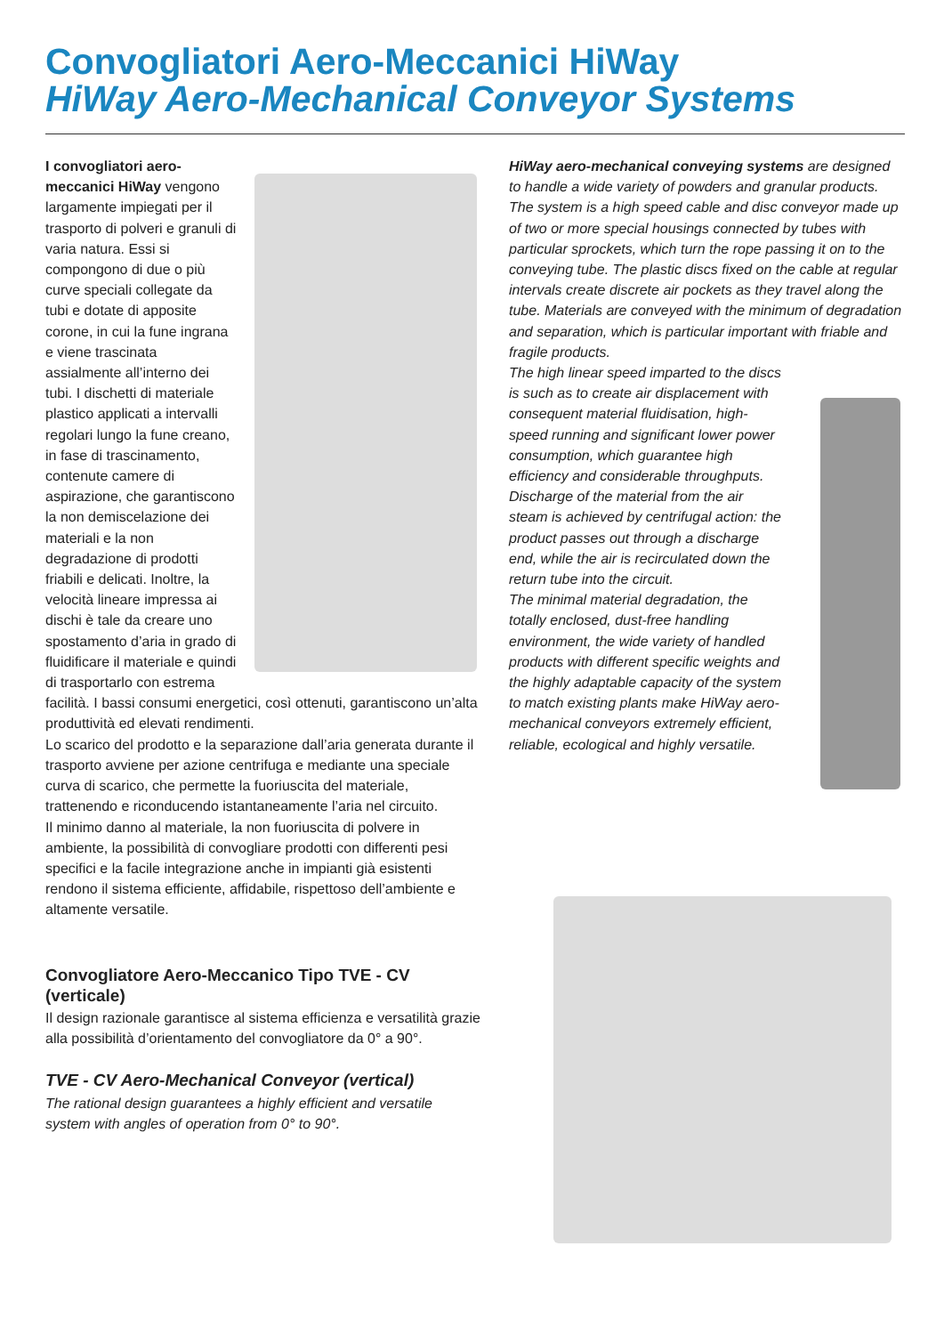Convogliatori Aero-Meccanici HiWay
HiWay Aero-Mechanical Conveyor Systems
I convogliatori aero-meccanici HiWay vengono largamente impiegati per il trasporto di polveri e granuli di varia natura. Essi si compongono di due o più curve speciali collegate da tubi e dotate di apposite corone, in cui la fune ingrana e viene trascinata assialmente all’interno dei tubi. I dischetti di materiale plastico applicati a intervalli regolari lungo la fune creano, in fase di trascinamento, contenute camere di aspirazione, che garantiscono la non demiscelazione dei materiali e la non degradazione di prodotti friabili e delicati. Inoltre, la velocità lineare impressa ai dischi è tale da creare uno spostamento d’aria in grado di fluidificare il materiale e quindi di trasportarlo con estrema
facilità. I bassi consumi energetici, così ottenuti, garantiscono un’alta produttività ed elevati rendimenti.
Lo scarico del prodotto e la separazione dall’aria generata durante il trasporto avviene per azione centrifuga e mediante una speciale curva di scarico, che permette la fuoriuscita del materiale, trattenendo e riconducendo istantaneamente l’aria nel circuito.
Il minimo danno al materiale, la non fuoriuscita di polvere in ambiente, la possibilità di convogliare prodotti con differenti pesi specifici e la facile integrazione anche in impianti già esistenti rendono il sistema efficiente, affidabile, rispettoso dell’ambiente e altamente versatile.
Convogliatore Aero-Meccanico Tipo TVE - CV (verticale)
Il design razionale garantisce al sistema efficienza e versatilità grazie alla possibilità d’orientamento del convogliatore da 0° a 90°.
TVE - CV Aero-Mechanical Conveyor (vertical)
The rational design guarantees a highly efficient and versatile system with angles of operation from 0° to 90°.
HiWay aero-mechanical conveying systems are designed to handle a wide variety of powders and granular products. The system is a high speed cable and disc conveyor made up of two or more special housings connected by tubes with particular sprockets, which turn the rope passing it on to the conveying tube. The plastic discs fixed on the cable at regular intervals create discrete air pockets as they travel along the tube. Materials are conveyed with the minimum of degradation and separation, which is particular important with friable and fragile products.
The high linear speed imparted to the discs is such as to create air displacement with consequent material fluidisation, high-speed running and significant lower power consumption, which guarantee high efficiency and considerable throughputs. Discharge of the material from the air steam is achieved by centrifugal action: the product passes out through a discharge end, while the air is recirculated down the return tube into the circuit.
The minimal material degradation, the totally enclosed, dust-free handling environment, the wide variety of handled products with different specific weights and the highly adaptable capacity of the system to match existing plants make HiWay aero-mechanical conveyors extremely efficient, reliable, ecological and highly versatile.